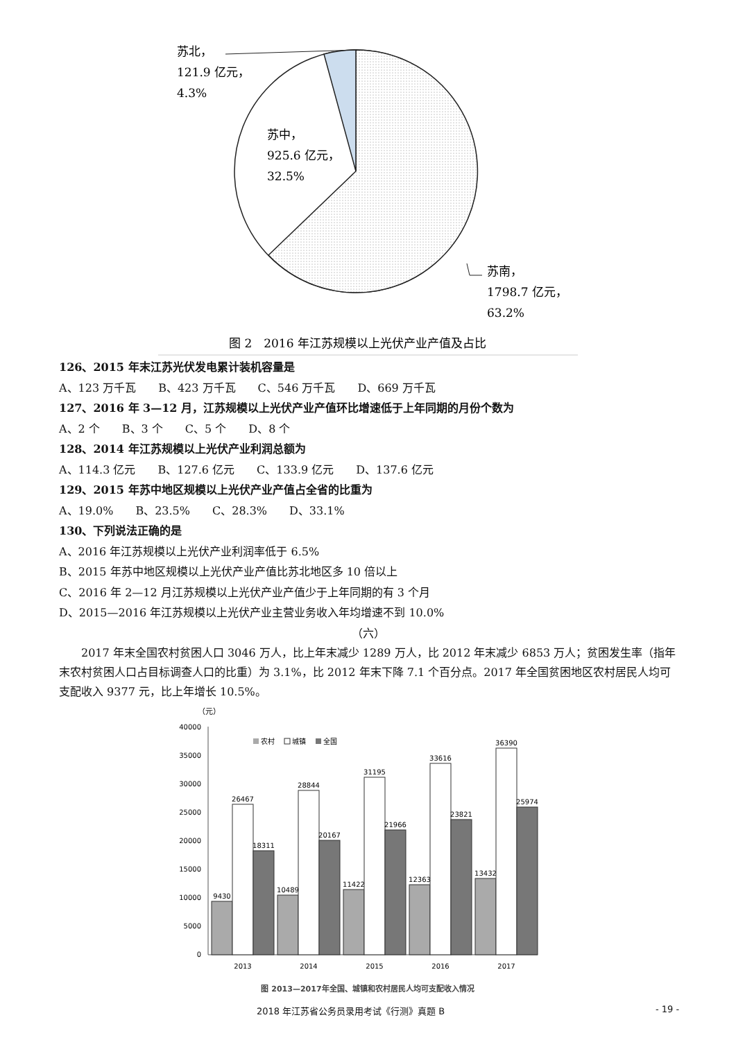苏北，
121.9 亿元，
4.3%
苏中，
925.6 亿元，
32.5%
苏南，
1798.7 亿元，
63.2%
图 2　2016 年江苏规模以上光伏产业产值及占比
126、2015 年末江苏光伏发电累计装机容量是
A、123 万千瓦　　B、423 万千瓦　　C、546 万千瓦　　D、669 万千瓦
127、2016 年 3—12 月，江苏规模以上光伏产业产值环比增速低于上年同期的月份个数为
A、2 个　　B、3 个　　C、5 个　　D、8 个
128、2014 年江苏规模以上光伏产业利润总额为
A、114.3 亿元　　B、127.6 亿元　　C、133.9 亿元　　D、137.6 亿元
129、2015 年苏中地区规模以上光伏产业产值占全省的比重为
A、19.0%　　B、23.5%　　C、28.3%　　D、33.1%
130、下列说法正确的是
A、2016 年江苏规模以上光伏产业利润率低于 6.5%
B、2015 年苏中地区规模以上光伏产业产值比苏北地区多 10 倍以上
C、2016 年 2—12 月江苏规模以上光伏产业产值少于上年同期的有 3 个月
D、2015—2016 年江苏规模以上光伏产业主营业务收入年均增速不到 10.0%
（六）
2017 年末全国农村贫困人口 3046 万人，比上年末减少 1289 万人，比 2012 年末减少 6853 万人；贫困发生率（指年末农村贫困人口占目标调查人口的比重）为 3.1%，比 2012 年末下降 7.1 个百分点。2017 年全国贫困地区农村居民人均可支配收入 9377 元，比上年增长 10.5%。
（元）
40000
35000
30000
25000
20000
15000
10000
5000
0
农村
城镇
全国
9430
26467
18311
10489
28844
20167
11422
31195
21966
12363
33616
23821
13432
36390
25974
2013
2014
2015
2016
2017
图 2013—2017年全国、城镇和农村居民人均可支配收入情况
2018 年江苏省公务员录用考试《行测》真题 B - 19 -